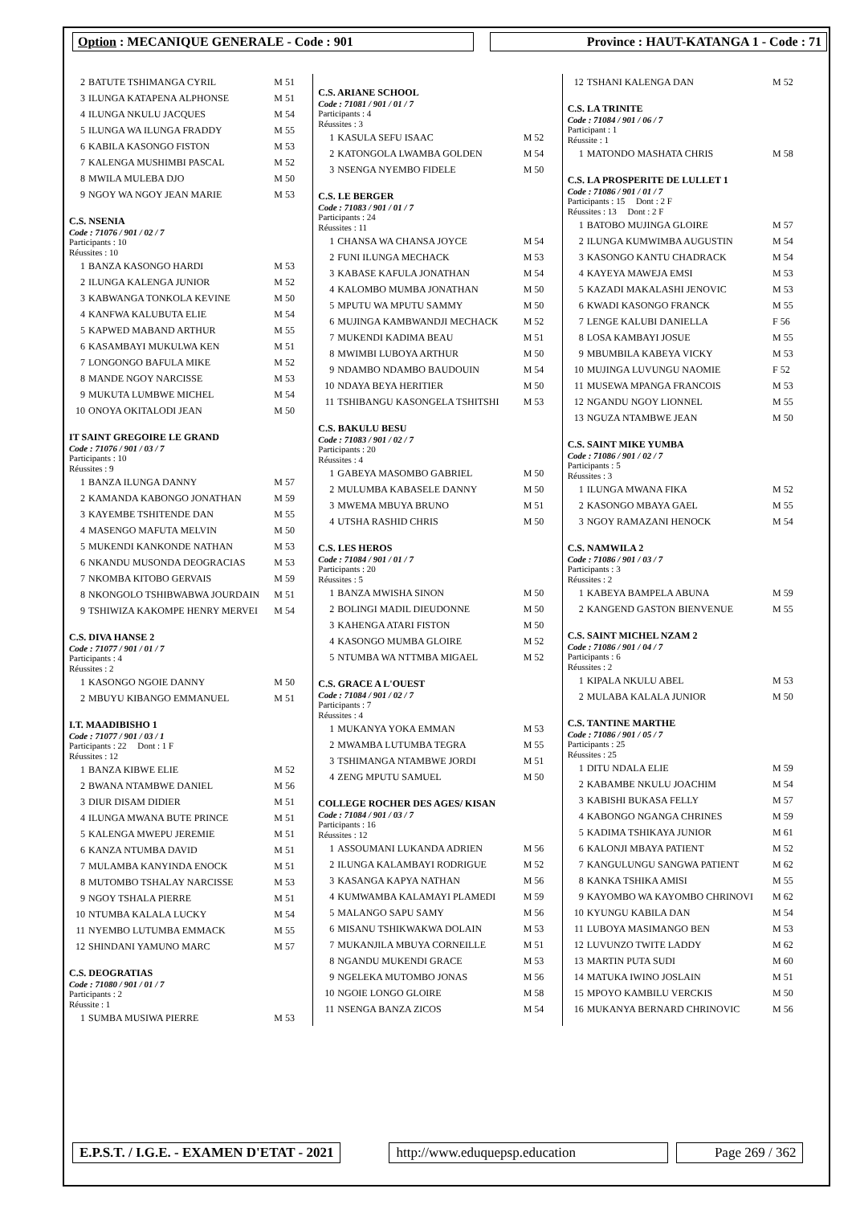Option : MECANIQUE GENERALE - Code : 901 Province : HAUT-KATANGA 1 - Code : 71
| 2 | BATUTE TSHIMANGA CYRIL | M 51 |
| 3 | ILUNGA KATAPENA ALPHONSE | M 51 |
| 4 | ILUNGA NKULU JACQUES | M 54 |
| 5 | ILUNGA WA ILUNGA FRADDY | M 55 |
| 6 | KABILA KASONGO FISTON | M 53 |
| 7 | KALENGA MUSHIMBI PASCAL | M 52 |
| 8 | MWILA MULEBA DJO | M 50 |
| 9 | NGOY WA NGOY JEAN MARIE | M 53 |
C.S. NSENIA
Code : 71076 / 901 / 02 / 7
Participants : 10
Réussites : 10
| 1 | BANZA KASONGO HARDI | M 53 |
| 2 | ILUNGA KALENGA JUNIOR | M 52 |
| 3 | KABWANGA TONKOLA KEVINE | M 50 |
| 4 | KANFWA KALUBUTA ELIE | M 54 |
| 5 | KAPWED MABAND ARTHUR | M 55 |
| 6 | KASAMBAYI MUKULWA KEN | M 51 |
| 7 | LONGONGO BAFULA MIKE | M 52 |
| 8 | MANDE NGOY NARCISSE | M 53 |
| 9 | MUKUTA LUMBWE MICHEL | M 54 |
| 10 | ONOYA OKITALODI JEAN | M 50 |
IT SAINT GREGOIRE LE GRAND
Code : 71076 / 901 / 03 / 7
Participants : 10
Réussites : 9
| 1 | BANZA ILUNGA DANNY | M 57 |
| 2 | KAMANDA KABONGO JONATHAN | M 59 |
| 3 | KAYEMBE TSHITENDE DAN | M 55 |
| 4 | MASENGO MAFUTA MELVIN | M 50 |
| 5 | MUKENDI KANKONDE NATHAN | M 53 |
| 6 | NKANDU MUSONDA DEOGRACIAS | M 53 |
| 7 | NKOMBA KITOBO GERVAIS | M 59 |
| 8 | NKONGOLO TSHIBWABWA JOURDAIN | M 51 |
| 9 | TSHIWIZA KAKOMPE HENRY MERVEI | M 54 |
C.S. DIVA HANSE 2
Code : 71077 / 901 / 01 / 7
Participants : 4
Réussites : 2
| 1 | KASONGO NGOIE DANNY | M 50 |
| 2 | MBUYU KIBANGO EMMANUEL | M 51 |
I.T. MAADIBISHO 1
Code : 71077 / 901 / 03 / 1
Participants : 22 Dont : 1 F
Réussites : 12
| 1 | BANZA KIBWE ELIE | M 52 |
| 2 | BWANA NTAMBWE DANIEL | M 56 |
| 3 | DIUR DISAM DIDIER | M 51 |
| 4 | ILUNGA MWANA BUTE PRINCE | M 51 |
| 5 | KALENGA MWEPU JEREMIE | M 51 |
| 6 | KANZA NTUMBA DAVID | M 51 |
| 7 | MULAMBA KANYINDA ENOCK | M 51 |
| 8 | MUTOMBO TSHALAY NARCISSE | M 53 |
| 9 | NGOY TSHALA PIERRE | M 51 |
| 10 | NTUMBA KALALA LUCKY | M 54 |
| 11 | NYEMBO LUTUMBA EMMACK | M 55 |
| 12 | SHINDANI YAMUNO MARC | M 57 |
C.S. DEOGRATIAS
Code : 71080 / 901 / 01 / 7
Participants : 2
Réussite : 1
| 1 | SUMBA MUSIWA PIERRE | M 53 |
C.S. ARIANE SCHOOL
Code : 71081 / 901 / 01 / 7
Participants : 4
Réussites : 3
| 1 | KASULA SEFU ISAAC | M 52 |
| 2 | KATONGOLA LWAMBA GOLDEN | M 54 |
| 3 | NSENGA NYEMBO FIDELE | M 50 |
C.S. LE BERGER
Code : 71083 / 901 / 01 / 7
Participants : 24
Réussites : 11
| 1 | CHANSA WA CHANSA JOYCE | M 54 |
| 2 | FUNI ILUNGA MECHACK | M 53 |
| 3 | KABASE KAFULA JONATHAN | M 54 |
| 4 | KALOMBO MUMBA JONATHAN | M 50 |
| 5 | MPUTU WA MPUTU SAMMY | M 50 |
| 6 | MUJINGA KAMBWANDJI MECHACK | M 52 |
| 7 | MUKENDI KADIMA BEAU | M 51 |
| 8 | MWIMBI LUBOYA ARTHUR | M 50 |
| 9 | NDAMBO NDAMBO BAUDOUIN | M 54 |
| 10 | NDAYA BEYA HERITIER | M 50 |
| 11 | TSHIBANGU KASONGELA TSHITSHI | M 53 |
C.S. BAKULU BESU
Code : 71083 / 901 / 02 / 7
Participants : 20
Réussites : 4
| 1 | GABEYA MASOMBO GABRIEL | M 50 |
| 2 | MULUMBA KABASELE DANNY | M 50 |
| 3 | MWEMA MBUYA BRUNO | M 51 |
| 4 | UTSHA RASHID CHRIS | M 50 |
C.S. LES HEROS
Code : 71084 / 901 / 01 / 7
Participants : 20
Réussites : 5
| 1 | BANZA MWISHA SINON | M 50 |
| 2 | BOLINGI MADIL DIEUDONNE | M 50 |
| 3 | KAHENGA ATARI FISTON | M 50 |
| 4 | KASONGO MUMBA GLOIRE | M 52 |
| 5 | NTUMBA WA NTTMBA MIGAEL | M 52 |
C.S. GRACE A L'OUEST
Code : 71084 / 901 / 02 / 7
Participants : 7
Réussites : 4
| 1 | MUKANYA YOKA EMMAN | M 53 |
| 2 | MWAMBA LUTUMBA TEGRA | M 55 |
| 3 | TSHIMANGA NTAMBWE JORDI | M 51 |
| 4 | ZENG MPUTU SAMUEL | M 50 |
COLLEGE ROCHER DES AGES/ KISAN
Code : 71084 / 901 / 03 / 7
Participants : 16
Réussites : 12
| 1 | ASSOUMANI LUKANDA ADRIEN | M 56 |
| 2 | ILUNGA KALAMBAYI RODRIGUE | M 52 |
| 3 | KASANGA KAPYA NATHAN | M 56 |
| 4 | KUMWAMBA KALAMAYI PLAMEDI | M 59 |
| 5 | MALANGO SAPU SAMY | M 56 |
| 6 | MISANU TSHIKWAKWA DOLAIN | M 53 |
| 7 | MUKANJILA MBUYA CORNEILLE | M 51 |
| 8 | NGANDU MUKENDI GRACE | M 53 |
| 9 | NGELEKA MUTOMBO JONAS | M 56 |
| 10 | NGOIE LONGO GLOIRE | M 58 |
| 11 | NSENGA BANZA ZICOS | M 54 |
| 12 | TSHANI KALENGA DAN | M 52 |
C.S. LA TRINITE
Code : 71084 / 901 / 06 / 7
Participant : 1
Réussite : 1
| 1 | MATONDO MASHATA CHRIS | M 58 |
C.S. LA PROSPERITE DE LULLET 1
Code : 71086 / 901 / 01 / 7
Participants : 15 Dont : 2 F
Réussites : 13 Dont : 2 F
| 1 | BATOBO MUJINGA GLOIRE | M 57 |
| 2 | ILUNGA KUMWIMBA AUGUSTIN | M 54 |
| 3 | KASONGO KANTU CHADRACK | M 54 |
| 4 | KAYEYA MAWEJA EMSI | M 53 |
| 5 | KAZADI MAKALASHI JENOVIC | M 53 |
| 6 | KWADI KASONGO FRANCK | M 55 |
| 7 | LENGE KALUBI DANIELLA | F 56 |
| 8 | LOSA KAMBAYI JOSUE | M 55 |
| 9 | MBUMBILA KABEYA VICKY | M 53 |
| 10 | MUJINGA LUVUNGU NAOMIE | F 52 |
| 11 | MUSEWA MPANGA FRANCOIS | M 53 |
| 12 | NGANDU NGOY LIONNEL | M 55 |
| 13 | NGUZA NTAMBWE JEAN | M 50 |
C.S. SAINT MIKE YUMBA
Code : 71086 / 901 / 02 / 7
Participants : 5
Réussites : 3
| 1 | ILUNGA MWANA FIKA | M 52 |
| 2 | KASONGO MBAYA GAEL | M 55 |
| 3 | NGOY RAMAZANI HENOCK | M 54 |
C.S. NAMWILA 2
Code : 71086 / 901 / 03 / 7
Participants : 3
Réussites : 2
| 1 | KABEYA BAMPELA ABUNA | M 59 |
| 2 | KANGEND GASTON BIENVENUE | M 55 |
C.S. SAINT MICHEL NZAM 2
Code : 71086 / 901 / 04 / 7
Participants : 6
Réussites : 2
| 1 | KIPALA NKULU ABEL | M 53 |
| 2 | MULABA KALALA JUNIOR | M 50 |
C.S. TANTINE MARTHE
Code : 71086 / 901 / 05 / 7
Participants : 25
Réussites : 25
| 1 | DITU NDALA ELIE | M 59 |
| 2 | KABAMBE NKULU JOACHIM | M 54 |
| 3 | KABISHI BUKASA FELLY | M 57 |
| 4 | KABONGO NGANGA CHRINES | M 59 |
| 5 | KADIMA TSHIKAYA JUNIOR | M 61 |
| 6 | KALONJI MBAYA PATIENT | M 52 |
| 7 | KANGULUNGU SANGWA PATIENT | M 62 |
| 8 | KANKA TSHIKA AMISI | M 55 |
| 9 | KAYOMBO WA KAYOMBO CHRINOVI | M 62 |
| 10 | KYUNGU KABILA DAN | M 54 |
| 11 | LUBOYA MASIMANGO BEN | M 53 |
| 12 | LUVUNZO TWITE LADDY | M 62 |
| 13 | MARTIN PUTA SUDI | M 60 |
| 14 | MATUKA IWINO JOSLAIN | M 51 |
| 15 | MPOYO KAMBILU VERCKIS | M 50 |
| 16 | MUKANYA BERNARD CHRINOVIC | M 56 |
E.P.S.T. / I.G.E. - EXAMEN D'ETAT - 2021
http://www.eduquepsp.education Page 269 / 362